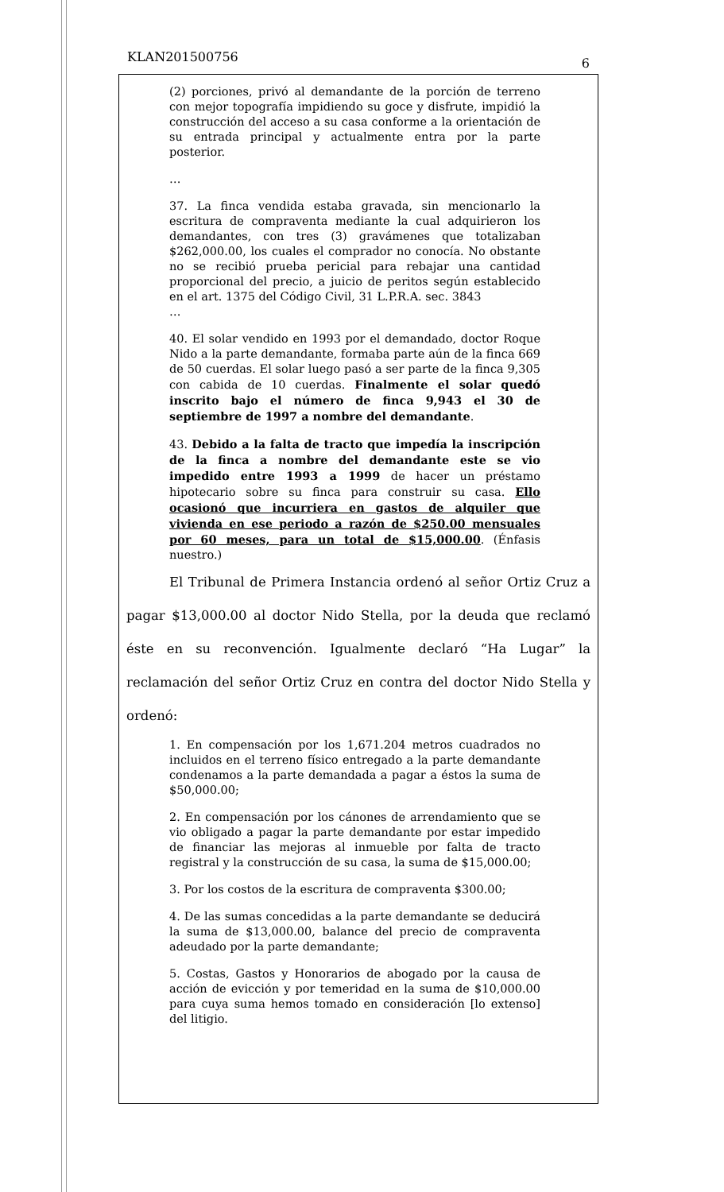KLAN201500756 6
(2) porciones, privó al demandante de la porción de terreno con mejor topografía impidiendo su goce y disfrute, impidió la construcción del acceso a su casa conforme a la orientación de su entrada principal y actualmente entra por la parte posterior.
…
37. La finca vendida estaba gravada, sin mencionarlo la escritura de compraventa mediante la cual adquirieron los demandantes, con tres (3) gravámenes que totalizaban $262,000.00, los cuales el comprador no conocía. No obstante no se recibió prueba pericial para rebajar una cantidad proporcional del precio, a juicio de peritos según establecido en el art. 1375 del Código Civil, 31 L.P.R.A. sec. 3843
…
40. El solar vendido en 1993 por el demandado, doctor Roque Nido a la parte demandante, formaba parte aún de la finca 669 de 50 cuerdas. El solar luego pasó a ser parte de la finca 9,305 con cabida de 10 cuerdas. Finalmente el solar quedó inscrito bajo el número de finca 9,943 el 30 de septiembre de 1997 a nombre del demandante.
43. Debido a la falta de tracto que impedía la inscripción de la finca a nombre del demandante este se vio impedido entre 1993 a 1999 de hacer un préstamo hipotecario sobre su finca para construir su casa. Ello ocasionó que incurriera en gastos de alquiler que vivienda en ese periodo a razón de $250.00 mensuales por 60 meses, para un total de $15,000.00. (Énfasis nuestro.)
El Tribunal de Primera Instancia ordenó al señor Ortiz Cruz a pagar $13,000.00 al doctor Nido Stella, por la deuda que reclamó éste en su reconvención. Igualmente declaró “Ha Lugar” la reclamación del señor Ortiz Cruz en contra del doctor Nido Stella y ordenó:
1. En compensación por los 1,671.204 metros cuadrados no incluidos en el terreno físico entregado a la parte demandante condenamos a la parte demandada a pagar a éstos la suma de $50,000.00;
2. En compensación por los cánones de arrendamiento que se vio obligado a pagar la parte demandante por estar impedido de financiar las mejoras al inmueble por falta de tracto registral y la construcción de su casa, la suma de $15,000.00;
3. Por los costos de la escritura de compraventa $300.00;
4. De las sumas concedidas a la parte demandante se deducirá la suma de $13,000.00, balance del precio de compraventa adeudado por la parte demandante;
5. Costas, Gastos y Honorarios de abogado por la causa de acción de evicción y por temeridad en la suma de $10,000.00 para cuya suma hemos tomado en consideración [lo extenso] del litigio.